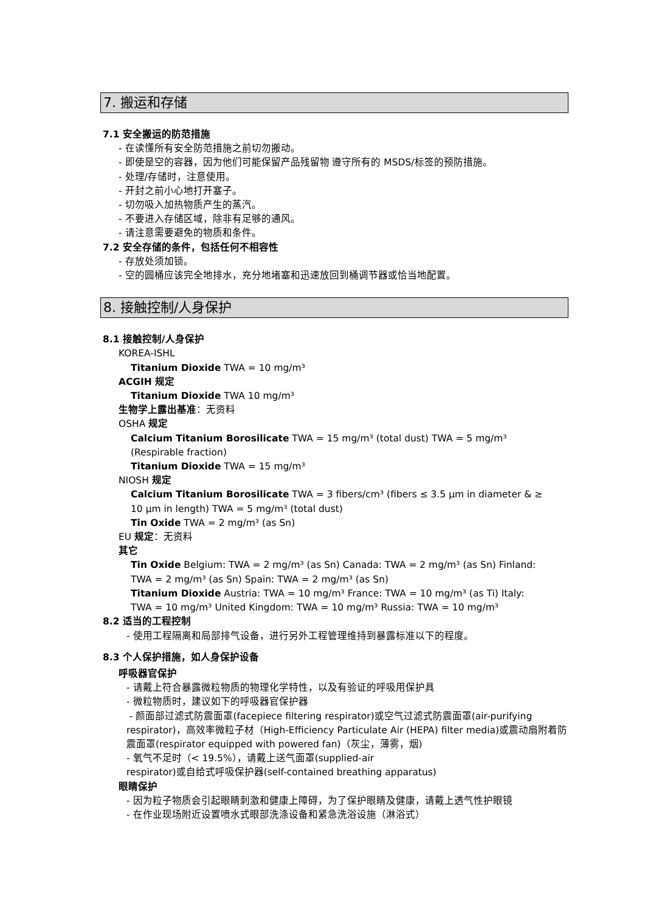7. 搬运和存储
7.1 安全搬运的防范措施
- 在读懂所有安全防范措施之前切勿搬动。
- 即使是空的容器，因为他们可能保留产品残留物 遵守所有的 MSDS/标签的预防措施。
- 处理/存储时，注意使用。
- 开封之前小心地打开塞子。
- 切勿吸入加热物质产生的蒸汽。
- 不要进入存储区域，除非有足够的通风。
- 请注意需要避免的物质和条件。
7.2 安全存储的条件，包括任何不相容性
- 存放处须加锁。
- 空的圆桶应该完全地排水，充分地堵塞和迅速放回到桶调节器或恰当地配置。
8. 接触控制/人身保护
8.1 接触控制/人身保护
KOREA-ISHL
Titanium Dioxide TWA = 10 mg/m³
ACGIH 规定
Titanium Dioxide TWA 10 mg/m³
生物学上露出基准：无资料
OSHA 规定
Calcium Titanium Borosilicate TWA = 15 mg/m³ (total dust) TWA = 5 mg/m³
(Respirable fraction)
Titanium Dioxide TWA = 15 mg/m³
NIOSH 规定
Calcium Titanium Borosilicate TWA = 3 fibers/cm³ (fibers ≤ 3.5 μm in diameter & ≥
10 μm in length) TWA = 5 mg/m³ (total dust)
Tin Oxide TWA = 2 mg/m³ (as Sn)
EU 规定：无资料
其它
Tin Oxide Belgium: TWA = 2 mg/m³ (as Sn) Canada: TWA = 2 mg/m³ (as Sn) Finland:
TWA = 2 mg/m³ (as Sn) Spain: TWA = 2 mg/m³ (as Sn)
Titanium Dioxide Austria: TWA = 10 mg/m³ France: TWA = 10 mg/m³ (as Ti) Italy:
TWA = 10 mg/m³ United Kingdom: TWA = 10 mg/m³ Russia: TWA = 10 mg/m³
8.2 适当的工程控制
- 使用工程隔离和局部排气设备，进行另外工程管理维持到暴露标准以下的程度。
8.3 个人保护措施，如人身保护设备
呼吸器官保护
- 请戴上符合暴露微粒物质的物理化学特性，以及有验证的呼吸用保护具
- 微粒物质时，建议如下的呼吸器官保护器
- 颜面部过滤式防震面罩(facepiece filtering respirator)或空气过滤式防震面罩(air-purifying respirator)，高效率微粒子材（High-Efficiency Particulate Air (HEPA) filter media)或震动扇附着防震面罩(respirator equipped with powered fan)（灰尘，薄雾，烟)
- 氧气不足时（< 19.5%），请戴上送气面罩(supplied-air
respirator)或自给式呼吸保护器(self-contained breathing apparatus)
眼睛保护
- 因为粒子物质会引起眼睛刺激和健康上障碍，为了保护眼睛及健康，请戴上透气性护眼镜
- 在作业现场附近设置喷水式眼部洗涤设备和紧急洗浴设施（淋浴式）